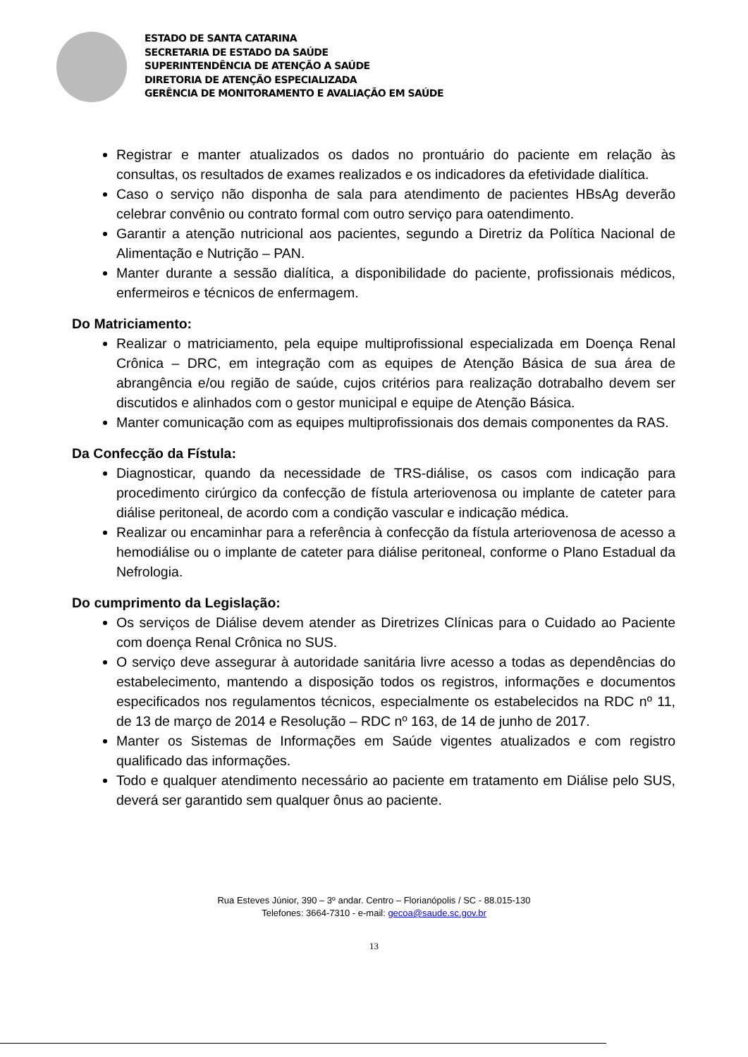ESTADO DE SANTA CATARINA
SECRETARIA DE ESTADO DA SAÚDE
SUPERINTENDÊNCIA DE ATENÇÃO A SAÚDE
DIRETORIA DE ATENÇÃO ESPECIALIZADA
GERÊNCIA DE MONITORAMENTO E AVALIAÇÃO EM SAÚDE
Registrar e manter atualizados os dados no prontuário do paciente em relação às consultas, os resultados de exames realizados e os indicadores da efetividade dialítica.
Caso o serviço não disponha de sala para atendimento de pacientes HBsAg deverão celebrar convênio ou contrato formal com outro serviço para oatendimento.
Garantir a atenção nutricional aos pacientes, segundo a Diretriz da Política Nacional de Alimentação e Nutrição – PAN.
Manter durante a sessão dialítica, a disponibilidade do paciente, profissionais médicos, enfermeiros e técnicos de enfermagem.
Do Matriciamento:
Realizar o matriciamento, pela equipe multiprofissional especializada em Doença Renal Crônica – DRC, em integração com as equipes de Atenção Básica de sua área de abrangência e/ou região de saúde, cujos critérios para realização dotrabalho devem ser discutidos e alinhados com o gestor municipal e equipe de Atenção Básica.
Manter comunicação com as equipes multiprofissionais dos demais componentes da RAS.
Da Confecção da Fístula:
Diagnosticar, quando da necessidade de TRS-diálise, os casos com indicação para procedimento cirúrgico da confecção de fístula arteriovenosa ou implante de cateter para diálise peritoneal, de acordo com a condição vascular e indicação médica.
Realizar ou encaminhar para a referência à confecção da fístula arteriovenosa de acesso a hemodiálise ou o implante de cateter para diálise peritoneal, conforme o Plano Estadual da Nefrologia.
Do cumprimento da Legislação:
Os serviços de Diálise devem atender as Diretrizes Clínicas para o Cuidado ao Paciente com doença Renal Crônica no SUS.
O serviço deve assegurar à autoridade sanitária livre acesso a todas as dependências do estabelecimento, mantendo a disposição todos os registros, informações e documentos especificados nos regulamentos técnicos, especialmente os estabelecidos na RDC nº 11, de 13 de março de 2014 e Resolução – RDC nº 163, de 14 de junho de 2017.
Manter os Sistemas de Informações em Saúde vigentes atualizados e com registro qualificado das informações.
Todo e qualquer atendimento necessário ao paciente em tratamento em Diálise pelo SUS, deverá ser garantido sem qualquer ônus ao paciente.
Rua Esteves Júnior, 390 – 3º andar. Centro – Florianópolis / SC - 88.015-130
Telefones: 3664-7310 - e-mail: gecoa@saude.sc.gov.br
13